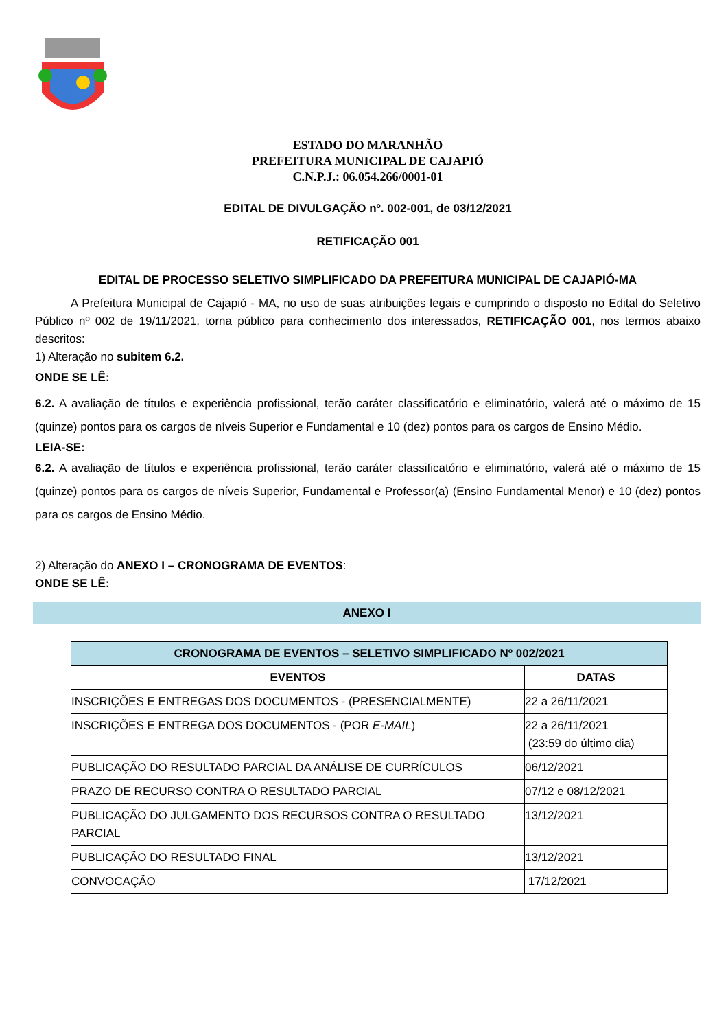ESTADO DO MARANHÃO
PREFEITURA MUNICIPAL DE CAJAPIÓ
C.N.P.J.: 06.054.266/0001-01
EDITAL DE DIVULGAÇÃO nº. 002-001, de 03/12/2021
RETIFICAÇÃO 001
EDITAL DE PROCESSO SELETIVO SIMPLIFICADO DA PREFEITURA MUNICIPAL DE CAJAPIÓ-MA
A Prefeitura Municipal de Cajapió - MA, no uso de suas atribuições legais e cumprindo o disposto no Edital do Seletivo Público nº 002 de 19/11/2021, torna público para conhecimento dos interessados, RETIFICAÇÃO 001, nos termos abaixo descritos:
1) Alteração no subitem 6.2.
ONDE SE LÊ:
6.2. A avaliação de títulos e experiência profissional, terão caráter classificatório e eliminatório, valerá até o máximo de 15 (quinze) pontos para os cargos de níveis Superior e Fundamental e 10 (dez) pontos para os cargos de Ensino Médio.
LEIA-SE:
6.2. A avaliação de títulos e experiência profissional, terão caráter classificatório e eliminatório, valerá até o máximo de 15 (quinze) pontos para os cargos de níveis Superior, Fundamental e Professor(a) (Ensino Fundamental Menor) e 10 (dez) pontos para os cargos de Ensino Médio.
2) Alteração do ANEXO I – CRONOGRAMA DE EVENTOS:
ONDE SE LÊ:
ANEXO I
| CRONOGRAMA DE EVENTOS – SELETIVO SIMPLIFICADO Nº 002/2021 | |
| --- | --- |
| EVENTOS | DATAS |
| INSCRIÇÕES E ENTREGAS DOS DOCUMENTOS - (PRESENCIALMENTE) | 22 a 26/11/2021 |
| INSCRIÇÕES E ENTREGA DOS DOCUMENTOS - (POR E-MAIL ) | 22 a 26/11/2021 (23:59 do último dia) |
| PUBLICAÇÃO DO RESULTADO PARCIAL DA ANÁLISE DE CURRÍCULOS | 06/12/2021 |
| PRAZO DE RECURSO CONTRA O RESULTADO PARCIAL | 07/12 e 08/12/2021 |
| PUBLICAÇÃO DO JULGAMENTO DOS RECURSOS CONTRA O RESULTADO PARCIAL | 13/12/2021 |
| PUBLICAÇÃO DO RESULTADO FINAL | 13/12/2021 |
| CONVOCAÇÃO | 17/12/2021 |